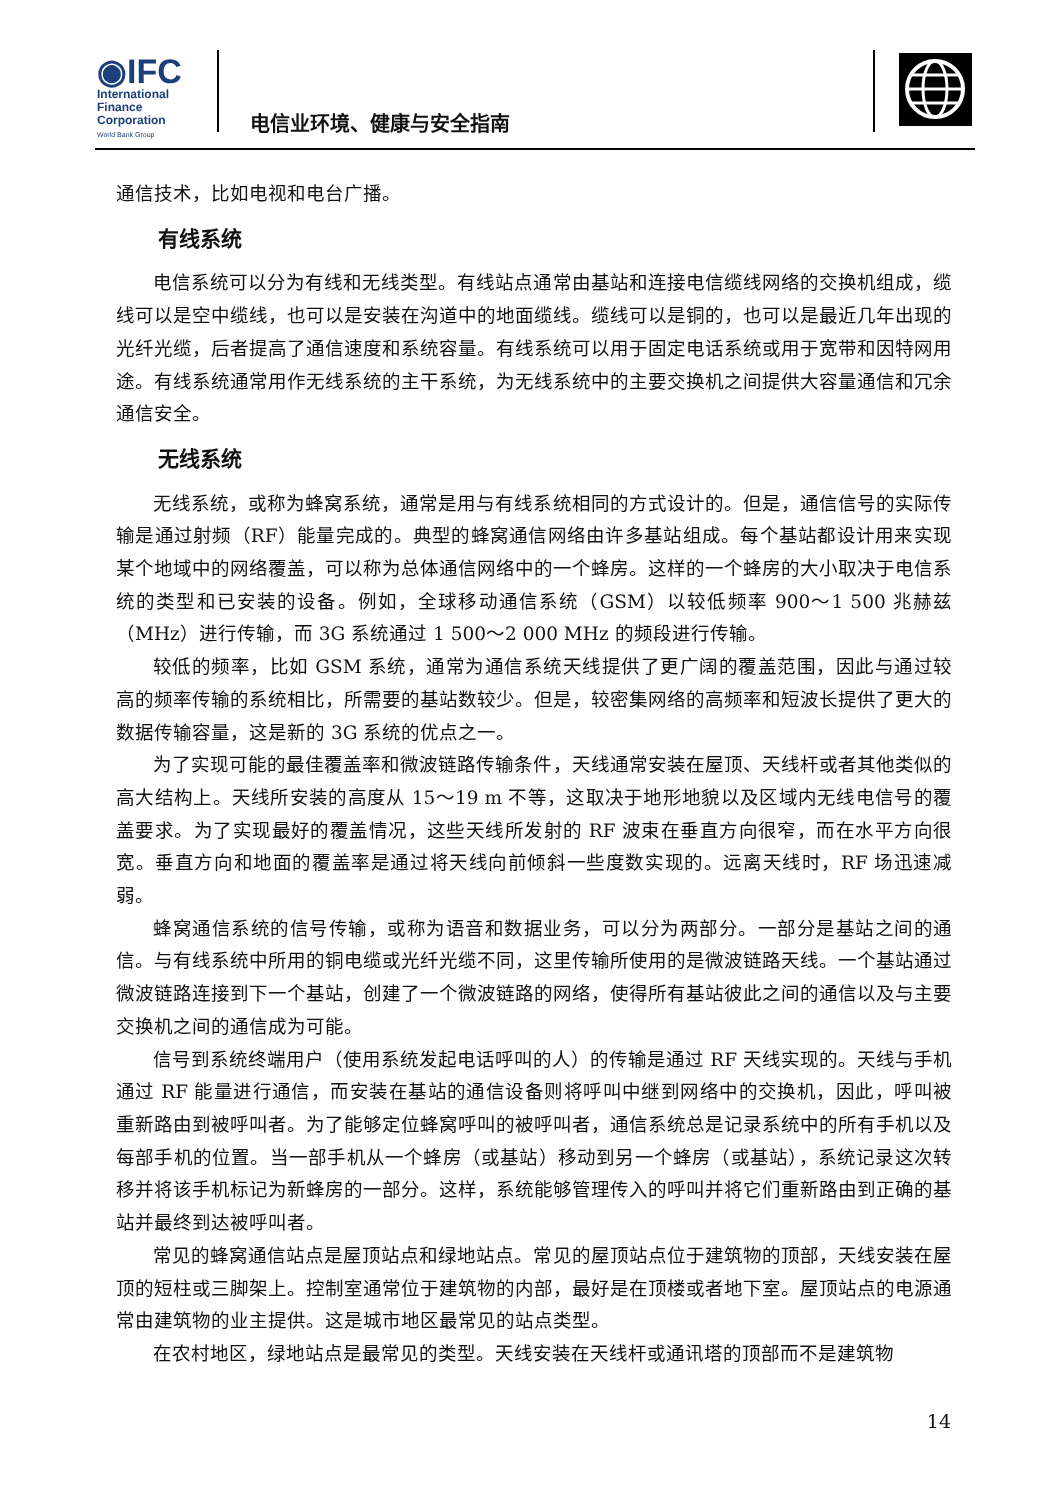◉IFC
International
Finance
Corporation
World Bank Group
电信业环境、健康与安全指南
通信技术，比如电视和电台广播。
有线系统
电信系统可以分为有线和无线类型。有线站点通常由基站和连接电信缆线网络的交换机组成，缆线可以是空中缆线，也可以是安装在沟道中的地面缆线。缆线可以是铜的，也可以是最近几年出现的光纤光缆，后者提高了通信速度和系统容量。有线系统可以用于固定电话系统或用于宽带和因特网用途。有线系统通常用作无线系统的主干系统，为无线系统中的主要交换机之间提供大容量通信和冗余通信安全。
无线系统
无线系统，或称为蜂窝系统，通常是用与有线系统相同的方式设计的。但是，通信信号的实际传输是通过射频（RF）能量完成的。典型的蜂窝通信网络由许多基站组成。每个基站都设计用来实现某个地域中的网络覆盖，可以称为总体通信网络中的一个蜂房。这样的一个蜂房的大小取决于电信系统的类型和已安装的设备。例如，全球移动通信系统（GSM）以较低频率 900～1 500 兆赫兹（MHz）进行传输，而 3G 系统通过 1 500～2 000 MHz 的频段进行传输。
较低的频率，比如 GSM 系统，通常为通信系统天线提供了更广阔的覆盖范围，因此与通过较高的频率传输的系统相比，所需要的基站数较少。但是，较密集网络的高频率和短波长提供了更大的数据传输容量，这是新的 3G 系统的优点之一。
为了实现可能的最佳覆盖率和微波链路传输条件，天线通常安装在屋顶、天线杆或者其他类似的高大结构上。天线所安装的高度从 15～19 m 不等，这取决于地形地貌以及区域内无线电信号的覆盖要求。为了实现最好的覆盖情况，这些天线所发射的 RF 波束在垂直方向很窄，而在水平方向很宽。垂直方向和地面的覆盖率是通过将天线向前倾斜一些度数实现的。远离天线时，RF 场迅速减弱。
蜂窝通信系统的信号传输，或称为语音和数据业务，可以分为两部分。一部分是基站之间的通信。与有线系统中所用的铜电缆或光纤光缆不同，这里传输所使用的是微波链路天线。一个基站通过微波链路连接到下一个基站，创建了一个微波链路的网络，使得所有基站彼此之间的通信以及与主要交换机之间的通信成为可能。
信号到系统终端用户（使用系统发起电话呼叫的人）的传输是通过 RF 天线实现的。天线与手机通过 RF 能量进行通信，而安装在基站的通信设备则将呼叫中继到网络中的交换机，因此，呼叫被重新路由到被呼叫者。为了能够定位蜂窝呼叫的被呼叫者，通信系统总是记录系统中的所有手机以及每部手机的位置。当一部手机从一个蜂房（或基站）移动到另一个蜂房（或基站），系统记录这次转移并将该手机标记为新蜂房的一部分。这样，系统能够管理传入的呼叫并将它们重新路由到正确的基站并最终到达被呼叫者。
常见的蜂窝通信站点是屋顶站点和绿地站点。常见的屋顶站点位于建筑物的顶部，天线安装在屋顶的短柱或三脚架上。控制室通常位于建筑物的内部，最好是在顶楼或者地下室。屋顶站点的电源通常由建筑物的业主提供。这是城市地区最常见的站点类型。
在农村地区，绿地站点是最常见的类型。天线安装在天线杆或通讯塔的顶部而不是建筑物
14